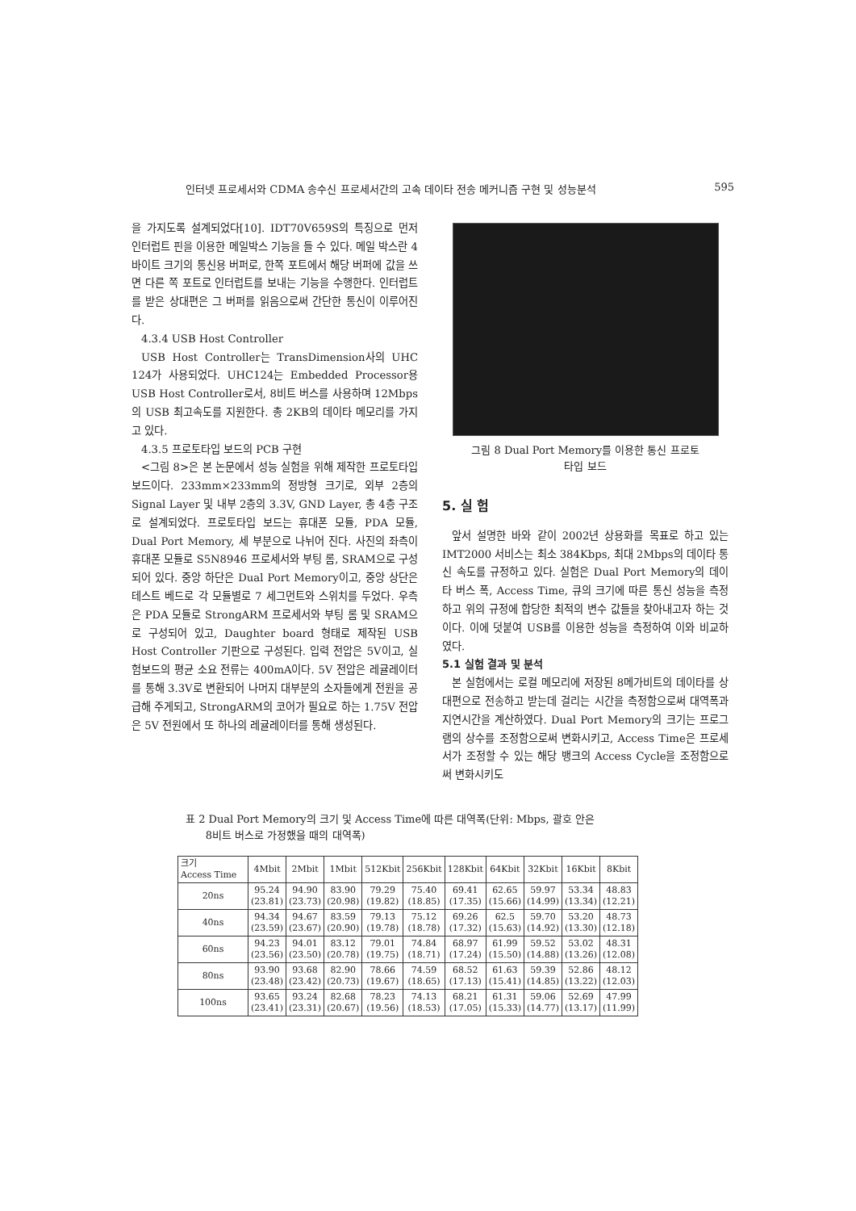인터넷 프로세서와 CDMA 송수신 프로세서간의 고속 데이타 전송 메커니즘 구현 및 성능분석 595
을 가지도록 설계되었다[10]. IDT70V659S의 특징으로 먼저 인터럽트 핀을 이용한 메일박스 기능을 들 수 있다. 메일 박스란 4바이트 크기의 통신용 버퍼로, 한쪽 포트에서 해당 버퍼에 값을 쓰면 다른 쪽 포트로 인터럽트를 보내는 기능을 수행한다. 인터럽트를 받은 상대편은 그 버퍼를 읽음으로써 간단한 통신이 이루어진다.
4.3.4 USB Host Controller
USB Host Controller는 TransDimension사의 UHC 124가 사용되었다. UHC124는 Embedded Processor용 USB Host Controller로서, 8비트 버스를 사용하며 12Mbps의 USB 최고속도를 지원한다. 총 2KB의 데이타 메모리를 가지고 있다.
4.3.5 프로토타입 보드의 PCB 구현
<그림 8>은 본 논문에서 성능 실험을 위해 제작한 프로토타입 보드이다. 233mm×233mm의 정방형 크기로, 외부 2층의 Signal Layer 및 내부 2층의 3.3V, GND Layer, 총 4층 구조로 설계되었다. 프로토타입 보드는 휴대폰 모듈, PDA 모듈, Dual Port Memory, 세 부분으로 나뉘어 진다. 사진의 좌측이 휴대폰 모듈로 S5N8946 프로세서와 부팅 롬, SRAM으로 구성되어 있다. 중앙 하단은 Dual Port Memory이고, 중앙 상단은 테스트 베드로 각 모듈별로 7 세그먼트와 스위치를 두었다. 우측은 PDA 모듈로 StrongARM 프로세서와 부팅 롬 및 SRAM으로 구성되어 있고, Daughter board 형태로 제작된 USB Host Controller 기판으로 구성된다. 입력 전압은 5V이고, 실험보드의 평균 소요 전류는 400mA이다. 5V 전압은 레귤레이터를 통해 3.3V로 변환되어 나머지 대부분의 소자들에게 전원을 공급해 주게되고, StrongARM의 코어가 필요로 하는 1.75V 전압은 5V 전원에서 또 하나의 레귤레이터를 통해 생성된다.
그림 8 Dual Port Memory를 이용한 통신 프로토
타입 보드
5. 실 험
앞서 설명한 바와 같이 2002년 상용화를 목표로 하고 있는 IMT2000 서비스는 최소 384Kbps, 최대 2Mbps의 데이타 통신 속도를 규정하고 있다. 실험은 Dual Port Memory의 데이타 버스 폭, Access Time, 큐의 크기에 따른 통신 성능을 측정하고 위의 규정에 합당한 최적의 변수 값들을 찾아내고자 하는 것이다. 이에 덧붙여 USB를 이용한 성능을 측정하여 이와 비교하였다.
5.1 실험 결과 및 분석
본 실험에서는 로컬 메모리에 저장된 8메가비트의 데이타를 상대편으로 전송하고 받는데 걸리는 시간을 측정함으로써 대역폭과 지연시간을 계산하였다. Dual Port Memory의 크기는 프로그램의 상수를 조정함으로써 변화시키고, Access Time은 프로세서가 조정할 수 있는 해당 뱅크의 Access Cycle을 조정함으로써 변화시키도
표 2 Dual Port Memory의 크기 및 Access Time에 따른 대역폭(단위: Mbps, 괄호 안은
8비트 버스로 가정했을 때의 대역폭)
| 크기 Access Time | 4Mbit | 2Mbit | 1Mbit | 512Kbit | 256Kbit | 128Kbit | 64Kbit | 32Kbit | 16Kbit | 8Kbit |
| --- | --- | --- | --- | --- | --- | --- | --- | --- | --- | --- |
| 20ns | 95.24 (23.81) | 94.90 (23.73) | 83.90 (20.98) | 79.29 (19.82) | 75.40 (18.85) | 69.41 (17.35) | 62.65 (15.66) | 59.97 (14.99) | 53.34 (13.34) | 48.83 (12.21) |
| 40ns | 94.34 (23.59) | 94.67 (23.67) | 83.59 (20.90) | 79.13 (19.78) | 75.12 (18.78) | 69.26 (17.32) | 62.5 (15.63) | 59.70 (14.92) | 53.20 (13.30) | 48.73 (12.18) |
| 60ns | 94.23 (23.56) | 94.01 (23.50) | 83.12 (20.78) | 79.01 (19.75) | 74.84 (18.71) | 68.97 (17.24) | 61.99 (15.50) | 59.52 (14.88) | 53.02 (13.26) | 48.31 (12.08) |
| 80ns | 93.90 (23.48) | 93.68 (23.42) | 82.90 (20.73) | 78.66 (19.67) | 74.59 (18.65) | 68.52 (17.13) | 61.63 (15.41) | 59.39 (14.85) | 52.86 (13.22) | 48.12 (12.03) |
| 100ns | 93.65 (23.41) | 93.24 (23.31) | 82.68 (20.67) | 78.23 (19.56) | 74.13 (18.53) | 68.21 (17.05) | 61.31 (15.33) | 59.06 (14.77) | 52.69 (13.17) | 47.99 (11.99) |